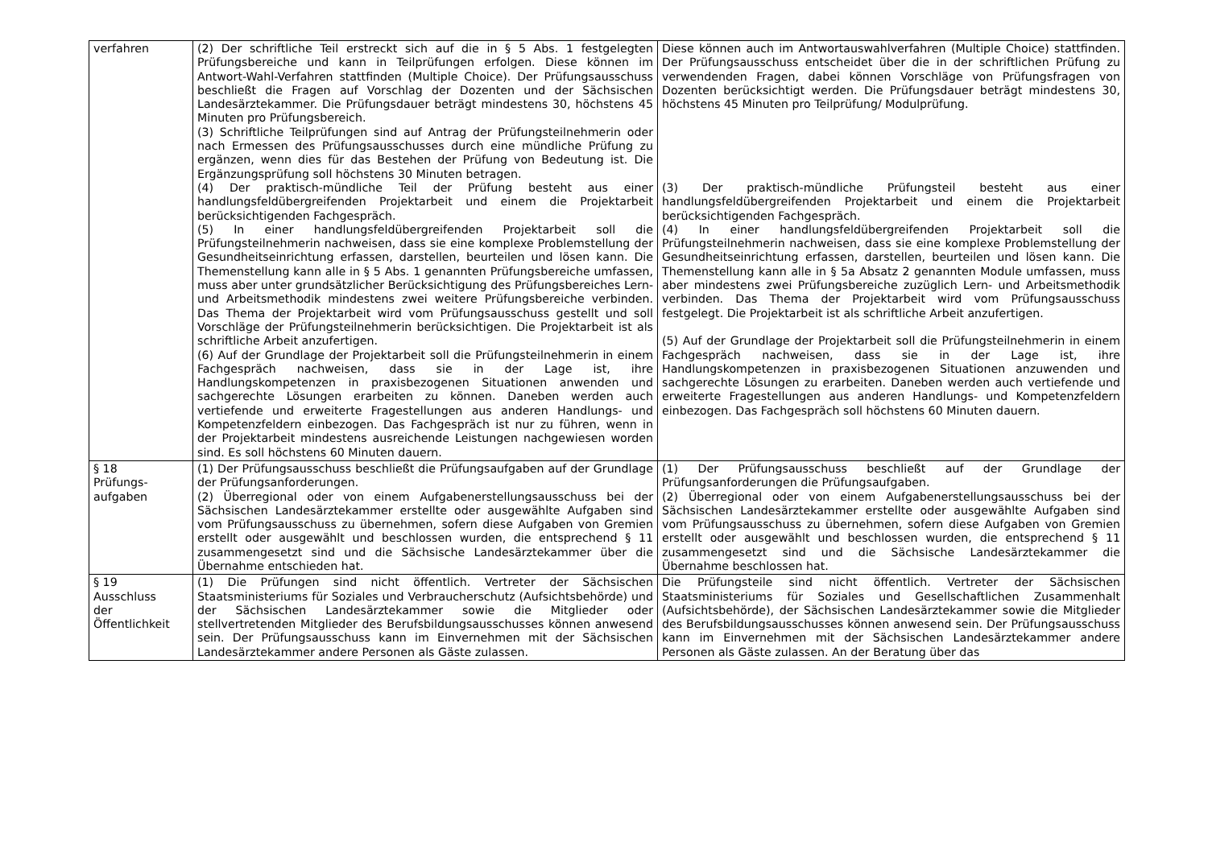| verfahren | (2) Der schriftliche Teil erstreckt sich auf die in § 5 Abs. 1 festgelegten Prüfungsbereiche und kann in Teilprüfungen erfolgen. Diese können im Antwort-Wahl-Verfahren stattfinden (Multiple Choice). Der Prüfungsausschuss beschließt die Fragen auf Vorschlag der Dozenten und der Sächsischen Landesärztekammer. Die Prüfungsdauer beträgt mindestens 30, höchstens 45 Minuten pro Prüfungsbereich. (3) Schriftliche Teilprüfungen sind auf Antrag der Prüfungsteilnehmerin oder nach Ermessen des Prüfungsausschusses durch eine mündliche Prüfung zu ergänzen, wenn dies für das Bestehen der Prüfung von Bedeutung ist. Die Ergänzungsprüfung soll höchstens 30 Minuten betragen. (4) Der praktisch-mündliche Teil der Prüfung besteht aus einer handlungsfeldübergreifenden Projektarbeit und einem die Projektarbeit berücksichtigenden Fachgespräch. (5) In einer handlungsfeldübergreifenden Projektarbeit soll die Prüfungsteilnehmerin nachweisen, dass sie eine komplexe Problemstellung der Gesundheitseinrichtung erfassen, darstellen, beurteilen und lösen kann. Die Themenstellung kann alle in § 5 Abs. 1 genannten Prüfungsbereiche umfassen, muss aber unter grundsätzlicher Berücksichtigung des Prüfungsbereiches Lern- und Arbeitsmethodik mindestens zwei weitere Prüfungsbereiche verbinden. Das Thema der Projektarbeit wird vom Prüfungsausschuss gestellt und soll Vorschläge der Prüfungsteilnehmerin berücksichtigen. Die Projektarbeit ist als schriftliche Arbeit anzufertigen. (6) Auf der Grundlage der Projektarbeit soll die Prüfungsteilnehmerin in einem Fachgespräch nachweisen, dass sie in der Lage ist, ihre Handlungskompetenzen in praxisbezogenen Situationen anwenden und sachgerechte Lösungen erarbeiten zu können. Daneben werden auch vertiefende und erweiterte Fragestellungen aus anderen Handlungs- und Kompetenzfeldern einbezogen. Das Fachgespräch ist nur zu führen, wenn in der Projektarbeit mindestens ausreichende Leistungen nachgewiesen worden sind. Es soll höchstens 60 Minuten dauern. | Diese können auch im Antwortauswahlverfahren (Multiple Choice) stattfinden. Der Prüfungsausschuss entscheidet über die in der schriftlichen Prüfung zu verwendenden Fragen, dabei können Vorschläge von Prüfungsfragen von Dozenten berücksichtigt werden. Die Prüfungsdauer beträgt mindestens 30, höchstens 45 Minuten pro Teilprüfung/ Modulprüfung. (3) Der praktisch-mündliche Prüfungsteil besteht aus einer handlungsfeldübergreifenden Projektarbeit und einem die Projektarbeit berücksichtigenden Fachgespräch. (4) In einer handlungsfeldübergreifenden Projektarbeit soll die Prüfungsteilnehmerin nachweisen, dass sie eine komplexe Problemstellung der Gesundheitseinrichtung erfassen, darstellen, beurteilen und lösen kann. Die Themenstellung kann alle in § 5a Absatz 2 genannten Module umfassen, muss aber mindestens zwei Prüfungsbereiche zuzüglich Lern- und Arbeitsmethodik verbinden. Das Thema der Projektarbeit wird vom Prüfungsausschuss festgelegt. Die Projektarbeit ist als schriftliche Arbeit anzufertigen. (5) Auf der Grundlage der Projektarbeit soll die Prüfungsteilnehmerin in einem Fachgespräch nachweisen, dass sie in der Lage ist, ihre Handlungskompetenzen in praxisbezogenen Situationen anzuwenden und sachgerechte Lösungen zu erarbeiten. Daneben werden auch vertiefende und erweiterte Fragestellungen aus anderen Handlungs- und Kompetenzfeldern einbezogen. Das Fachgespräch soll höchstens 60 Minuten dauern. |
| § 18 Prüfungs- aufgaben | (1) Der Prüfungsausschuss beschließt die Prüfungsaufgaben auf der Grundlage der Prüfungsanforderungen. (2) Überregional oder von einem Aufgabenerstellungsausschuss bei der Sächsischen Landesärztekammer erstellte oder ausgewählte Aufgaben sind vom Prüfungsausschuss zu übernehmen, sofern diese Aufgaben von Gremien erstellt oder ausgewählt und beschlossen wurden, die entsprechend § 11 zusammengesetzt sind und die Sächsische Landesärztekammer über die Übernahme entschieden hat. | (1) Der Prüfungsausschuss beschließt auf der Grundlage der Prüfungsanforderungen die Prüfungsaufgaben. (2) Überregional oder von einem Aufgabenerstellungsausschuss bei der Sächsischen Landesärztekammer erstellte oder ausgewählte Aufgaben sind vom Prüfungsausschuss zu übernehmen, sofern diese Aufgaben von Gremien erstellt oder ausgewählt und beschlossen wurden, die entsprechend § 11 zusammengesetzt sind und die Sächsische Landesärztekammer die Übernahme beschlossen hat. |
| § 19 Ausschluss der Öffentlichkeit | (1) Die Prüfungen sind nicht öffentlich. Vertreter der Sächsischen Staatsministeriums für Soziales und Verbraucherschutz (Aufsichtsbehörde) und der Sächsischen Landesärztekammer sowie die Mitglieder oder stellvertretenden Mitglieder des Berufsbildungsausschusses können anwesend sein. Der Prüfungsausschuss kann im Einvernehmen mit der Sächsischen Landesärztekammer andere Personen als Gäste zulassen. | Die Prüfungsteile sind nicht öffentlich. Vertreter der Sächsischen Staatsministeriums für Soziales und Gesellschaftlichen Zusammenhalt (Aufsichtsbehörde), der Sächsischen Landesärztekammer sowie die Mitglieder des Berufsbildungsausschusses können anwesend sein. Der Prüfungsausschuss kann im Einvernehmen mit der Sächsischen Landesärztekammer andere Personen als Gäste zulassen. An der Beratung über das |